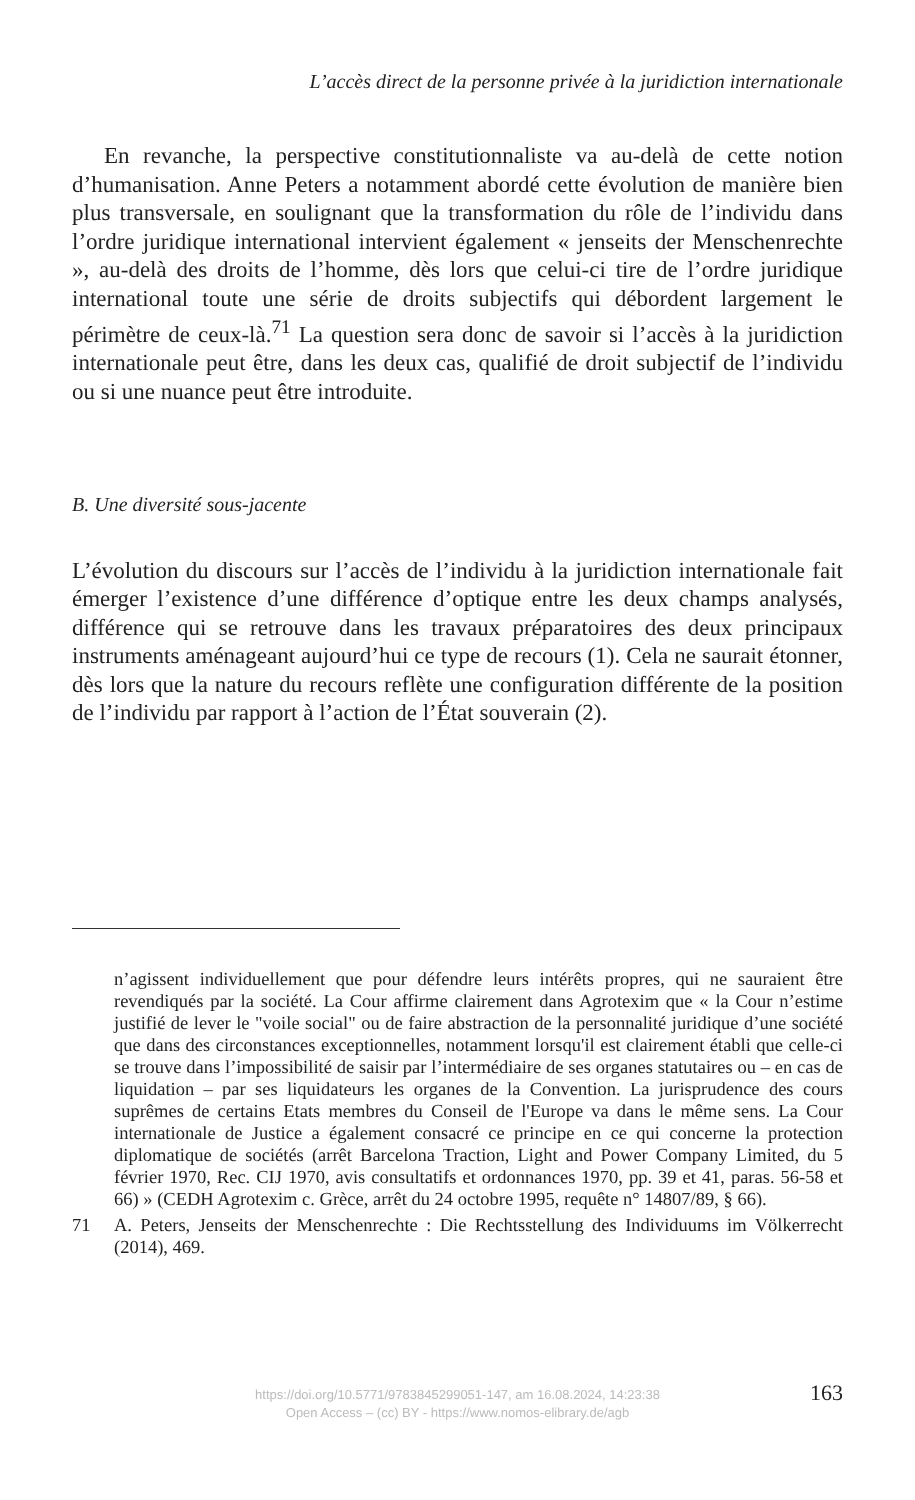L’accès direct de la personne privée à la juridiction internationale
En revanche, la perspective constitutionnaliste va au-delà de cette notion d’humanisation. Anne Peters a notamment abordé cette évolution de manière bien plus transversale, en soulignant que la transformation du rôle de l’individu dans l’ordre juridique international intervient également « jenseits der Menschenrechte », au-delà des droits de l’homme, dès lors que celui-ci tire de l’ordre juridique international toute une série de droits subjectifs qui débordent largement le périmètre de ceux-là.<sup>71</sup> La question sera donc de savoir si l’accès à la juridiction internationale peut être, dans les deux cas, qualifié de droit subjectif de l’individu ou si une nuance peut être introduite.
B. Une diversité sous-jacente
L’évolution du discours sur l’accès de l’individu à la juridiction internationale fait émerger l’existence d’une différence d’optique entre les deux champs analysés, différence qui se retrouve dans les travaux préparatoires des deux principaux instruments aménageant aujourd’hui ce type de recours (1). Cela ne saurait étonner, dès lors que la nature du recours reflète une configuration différente de la position de l’individu par rapport à l’action de l’État souverain (2).
n’agissent individuellement que pour défendre leurs intérêts propres, qui ne sauraient être revendiqués par la société. La Cour affirme clairement dans Agrotexim que « la Cour n’estime justifié de lever le "voile social" ou de faire abstraction de la personnalité juridique d’une société que dans des circonstances exceptionnelles, notamment lorsqu'il est clairement établi que celle-ci se trouve dans l’impossibilité de saisir par l’intermédiaire de ses organes statutaires ou – en cas de liquidation – par ses liquidateurs les organes de la Convention. La jurisprudence des cours suprêmes de certains Etats membres du Conseil de l'Europe va dans le même sens. La Cour internationale de Justice a également consacré ce principe en ce qui concerne la protection diplomatique de sociétés (arrêt Barcelona Traction, Light and Power Company Limited, du 5 février 1970, Rec. CIJ 1970, avis consultatifs et ordonnances 1970, pp. 39 et 41, paras. 56-58 et 66) » (CEDH Agrotexim c. Grèce, arrêt du 24 octobre 1995, requête n° 14807/89, § 66).
71 A. Peters, Jenseits der Menschenrechte : Die Rechtsstellung des Individuums im Völkerrecht (2014), 469.
https://doi.org/10.5771/9783845299051-147, am 16.08.2024, 14:23:38
Open Access – (cc) BY - https://www.nomos-elibrary.de/agb
163